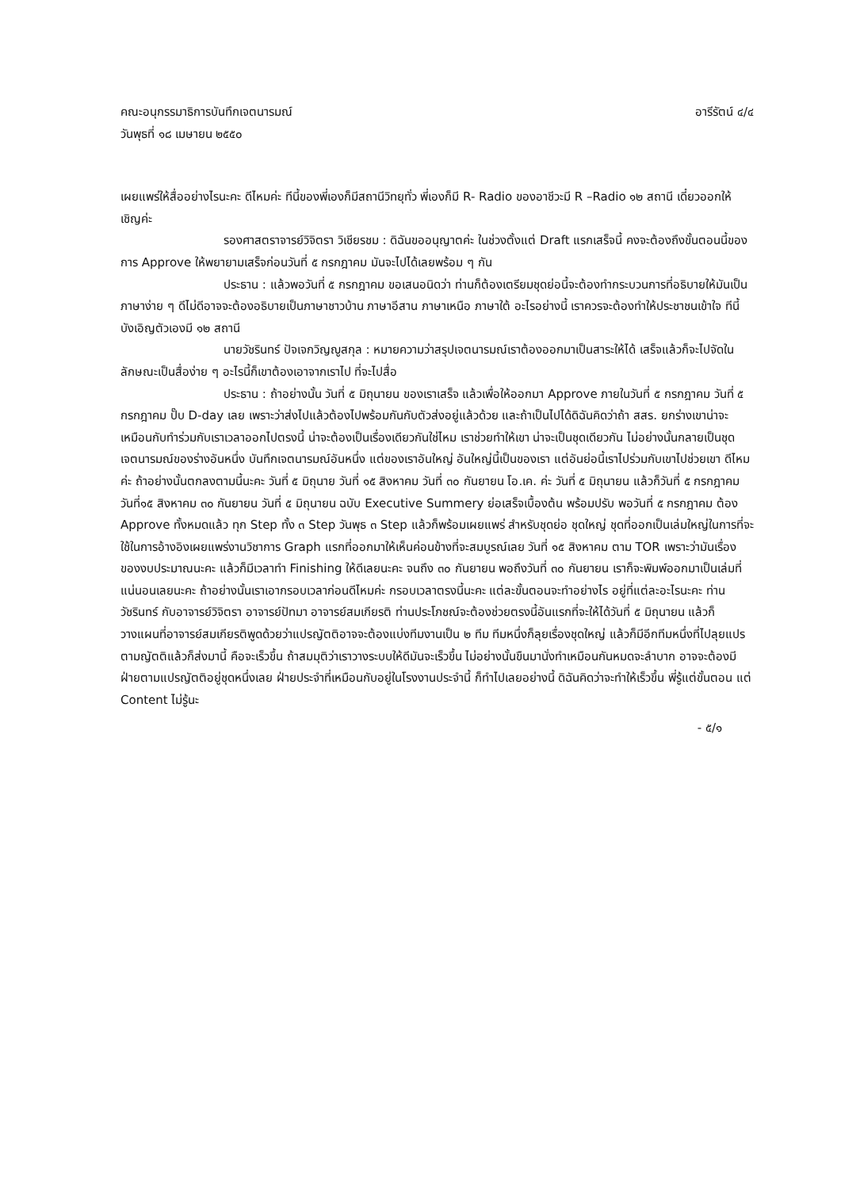คณะอนุกรรมาธิการบันทึกเจตนารมณ์ อารีรัตน์ ๔/๔
วันพุธที่ ๑๘ เมษายน ๒๕๕๐
เผยแพร่ให้สื่ออย่างไรนะคะ ดีไหมค่ะ ทีนี้ของพี่เองก็มีสถานีวิทยุทั่ว พี่เองก็มี R- Radio ของอาชีวะมี R –Radio ๑๒ สถานี เดี๋ยวออกให้ เชิญค่ะ
รองศาสตราจารย์วิจิตรา วิเชียรชม : ดิฉันขออนุญาตค่ะ ในช่วงตั้งแต่ Draft แรกเสร็จนี้ คงจะต้องถึงขั้นตอนนี้ของการ Approve ให้พยายามเสร็จก่อนวันที่ ๕ กรกฎาคม มันจะไปได้เลยพร้อม ๆ กัน
ประธาน : แล้วพอวันที่ ๕ กรกฎาคม ขอเสนอนิดว่า ท่านก็ต้องเตรียมชุดย่อนี้จะต้องทำกระบวนการที่อธิบายให้มันเป็นภาษาง่าย ๆ ดีไม่ดีอาจจะต้องอธิบายเป็นภาษาชาวบ้าน ภาษาอีสาน ภาษาเหนือ ภาษาใต้ อะไรอย่างนี้ เราควรจะต้องทำให้ประชาชนเข้าใจ ทีนี้บังเอิญตัวเองมี ๑๒ สถานี
นายวัชรินทร์ ปัจเจกวิญญูสกุล : หมายความว่าสรุปเจตนารมณ์เราต้องออกมาเป็นสาระให้ได้ เสร็จแล้วก็จะไปจัดในลักษณะเป็นสื่อง่าย ๆ อะไรนี้ก็เขาต้องเอาจากเราไป ที่จะไปสื่อ
ประธาน : ถ้าอย่างนั้น วันที่ ๕ มิถุนายน ของเราเสร็จ แล้วเพื่อให้ออกมา Approve ภายในวันที่ ๕ กรกฎาคม วันที่ ๕ กรกฎาคม ปั๊บ D-day เลย เพราะว่าส่งไปแล้วต้องไปพร้อมกันกับตัวส่งอยู่แล้วด้วย และถ้าเป็นไปได้ดิฉันคิดว่าถ้า สสร. ยกร่างเขาน่าจะเหมือนกับทำร่วมกับเราเวลาออกไปตรงนี้ น่าจะต้องเป็นเรื่องเดียวกันใช่ไหม เราช่วยทำให้เขา น่าจะเป็นชุดเดียวกัน ไม่อย่างนั้นกลายเป็นชุดเจตนารมณ์ของร่างอันหนึ่ง บันทึกเจตนารมณ์อันหนึ่ง แต่ของเราอันใหญ่ อันใหญ่นี้เป็นของเรา แต่อันย่อนี้เราไปร่วมกับเขาไปช่วยเขา ดีไหมค่ะ ถ้าอย่างนั้นตกลงตามนี้นะคะ วันที่ ๕ มิถุนาย วันที่ ๑๕ สิงหาคม วันที่ ๓๐ กันยายน โอ.เค. ค่ะ วันที่ ๕ มิถุนายน แล้วก็วันที่ ๕ กรกฎาคม วันที่๑๕ สิงหาคม ๓๐ กันยายน วันที่ ๕ มิถุนายน ฉบับ Executive Summery ย่อเสร็จเบื้องต้น พร้อมปรับ พอวันที่ ๕ กรกฎาคม ต้อง Approve ทั้งหมดแล้ว ทุก Step ทั้ง ๓ Step วันพุธ ๓ Step แล้วก็พร้อมเผยแพร่ สำหรับชุดย่อ ชุดใหญ่ ชุดที่ออกเป็นเล่มใหญ่ในการที่จะใช้ในการอ้างอิงเผยแพร่งานวิชาการ Graph แรกที่ออกมาให้เห็นค่อนข้างที่จะสมบูรณ์เลย วันที่ ๑๕ สิงหาคม ตาม TOR เพราะว่ามันเรื่องของงบประมาณนะคะ แล้วก็มีเวลาทำ Finishing ให้ดีเลยนะคะ จนถึง ๓๐ กันยายน พอถึงวันที่ ๓๐ กันยายน เราก็จะพิมพ์ออกมาเป็นเล่มที่แน่นอนเลยนะคะ ถ้าอย่างนั้นเราเอากรอบเวลาก่อนดีไหมค่ะ กรอบเวลาตรงนี้นะคะ แต่ละขั้นตอนจะทำอย่างไร อยู่ที่แต่ละอะไรนะคะ ท่านวัชรินทร์ กับอาจารย์วิจิตรา อาจารย์ปัทมา อาจารย์สมเกียรติ ท่านประโภชณ์จะต้องช่วยตรงนี้อันแรกที่จะให้ได้วันที่ ๕ มิถุนายน แล้วก็วางแผนที่อาจารย์สมเกียรติพูดด้วยว่าแปรญัตติอาจจะต้องแบ่งทีมงานเป็น ๒ ทีม ทีมหนึ่งก็ลุยเรื่องชุดใหญ่ แล้วก็มีอีกทีมหนึ่งที่ไปลุยแปรตามญัตติแล้วก็ส่งมานี้ คือจะเร็วขึ้น ถ้าสมมุติว่าเราวางระบบให้ดีมันจะเร็วขึ้น ไม่อย่างนั้นขืนมานั่งทำเหมือนกันหมดจะลำบาก อาจจะต้องมีฝ่ายตามแปรญัตติอยู่ชุดหนึ่งเลย ฝ่ายประจำที่เหมือนกับอยู่ในโรงงานประจำนี้ ก็ทำไปเลยอย่างนี้ ดิฉันคิดว่าจะทำให้เร็วขึ้น พี่รู้แต่ขั้นตอน แต่ Content ไม่รู้นะ
- ๕/๑